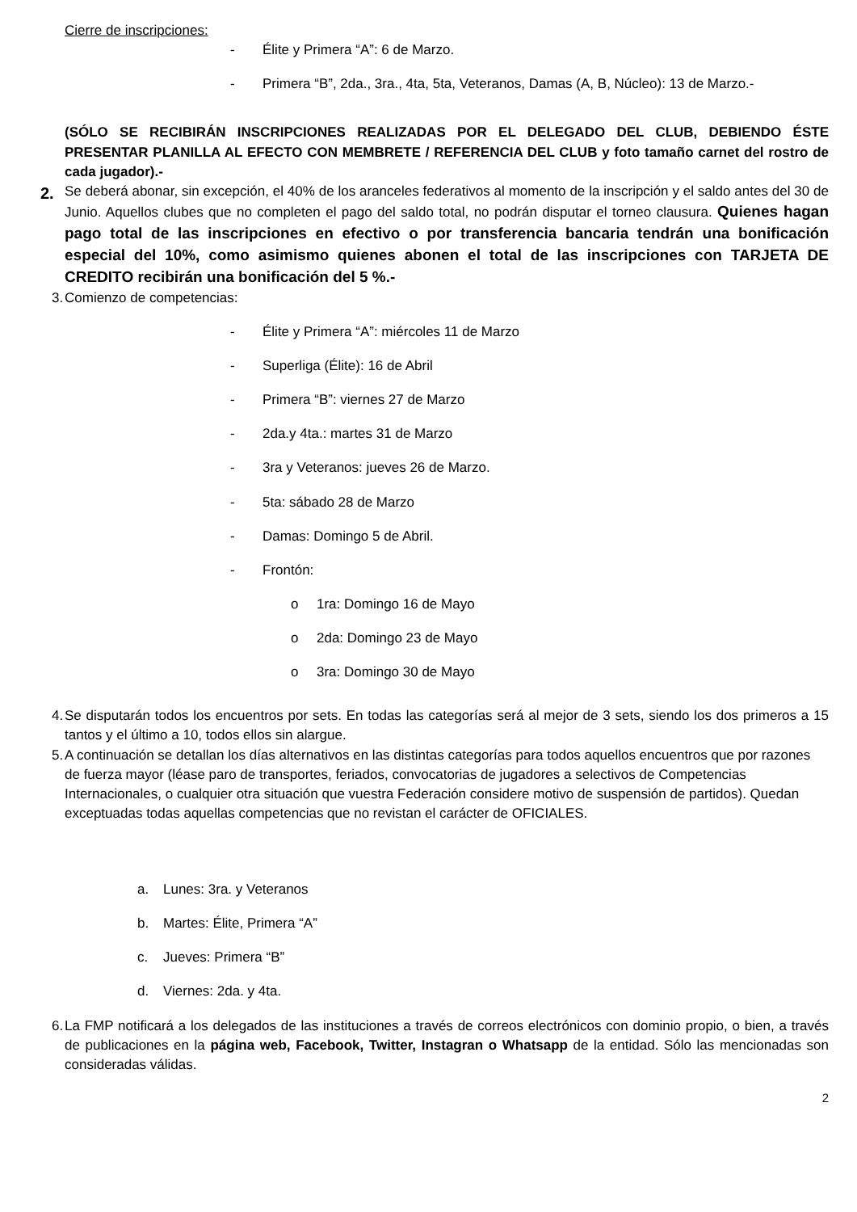Cierre de inscripciones:
- Élite y Primera “A”: 6 de Marzo.
- Primera “B”, 2da., 3ra., 4ta, 5ta, Veteranos, Damas (A, B, Núcleo): 13 de Marzo.-
(SÓLO SE RECIBIRÁN INSCRIPCIONES REALIZADAS POR EL DELEGADO DEL CLUB, DEBIENDO ÉSTE PRESENTAR PLANILLA AL EFECTO CON MEMBRETE / REFERENCIA DEL CLUB y foto tamaño carnet del rostro de cada jugador).-
2.
Se deberá abonar, sin excepción, el 40% de los aranceles federativos al momento de la inscripción y el saldo antes del 30 de Junio. Aquellos clubes que no completen el pago del saldo total, no podrán disputar el torneo clausura. Quienes hagan pago total de las inscripciones en efectivo o por transferencia bancaria tendrán una bonificación especial del 10%, como asimismo quienes abonen el total de las inscripciones con TARJETA DE CREDITO recibirán una bonificación del 5 %.-
3.
Comienzo de competencias:
- Élite y Primera “A”: miércoles 11 de Marzo
- Superliga (Élite): 16 de Abril
- Primera “B”: viernes 27 de Marzo
- 2da.y 4ta.: martes 31 de Marzo
- 3ra y Veteranos: jueves 26 de Marzo.
- 5ta: sábado 28 de Marzo
- Damas: Domingo 5 de Abril.
- Frontón:
o 1ra: Domingo 16 de Mayo
o 2da: Domingo 23 de Mayo
o 3ra: Domingo 30 de Mayo
4.
Se disputarán todos los encuentros por sets. En todas las categorías será al mejor de 3 sets, siendo los dos primeros a 15 tantos y el último a 10, todos ellos sin alargue.
5.
A continuación se detallan los días alternativos en las distintas categorías para todos aquellos encuentros que por razones de fuerza mayor (léase paro de transportes, feriados, convocatorias de jugadores a selectivos de Competencias Internacionales, o cualquier otra situación que vuestra Federación considere motivo de suspensión de partidos). Quedan exceptuadas todas aquellas competencias que no revistan el carácter de OFICIALES.
a. Lunes: 3ra. y Veteranos
b. Martes: Élite, Primera “A”
c. Jueves: Primera “B”
d. Viernes: 2da. y 4ta.
6.
La FMP notificará a los delegados de las instituciones a través de correos electrónicos con dominio propio, o bien, a través de publicaciones en la página web, Facebook, Twitter, Instagran o Whatsapp de la entidad. Sólo las mencionadas son consideradas válidas.
2